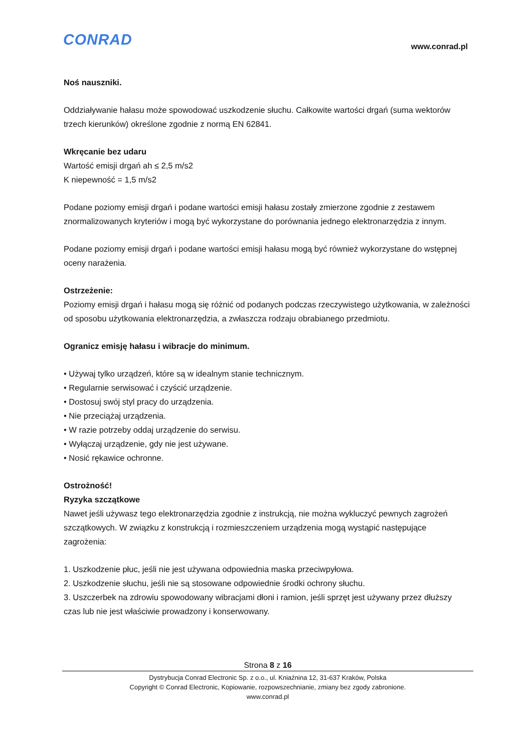CONRAD www.conrad.pl
Noś nauszniki.
Oddziaływanie hałasu może spowodować uszkodzenie słuchu. Całkowite wartości drgań (suma wektorów trzech kierunków) określone zgodnie z normą EN 62841.
Wkręcanie bez udaru
Wartość emisji drgań ah ≤ 2,5 m/s2
K niepewność = 1,5 m/s2
Podane poziomy emisji drgań i podane wartości emisji hałasu zostały zmierzone zgodnie z zestawem znormalizowanych kryteriów i mogą być wykorzystane do porównania jednego elektronarzędzia z innym.
Podane poziomy emisji drgań i podane wartości emisji hałasu mogą być również wykorzystane do wstępnej oceny narażenia.
Ostrzeżenie:
Poziomy emisji drgań i hałasu mogą się różnić od podanych podczas rzeczywistego użytkowania, w zależności od sposobu użytkowania elektronarzędzia, a zwłaszcza rodzaju obrabianego przedmiotu.
Ogranicz emisję hałasu i wibracje do minimum.
• Używaj tylko urządzeń, które są w idealnym stanie technicznym.
• Regularnie serwisować i czyścić urządzenie.
• Dostosuj swój styl pracy do urządzenia.
• Nie przeciążaj urządzenia.
• W razie potrzeby oddaj urządzenie do serwisu.
• Wyłączaj urządzenie, gdy nie jest używane.
• Nosić rękawice ochronne.
Ostrożność!
Ryzyka szczątkowe
Nawet jeśli używasz tego elektronarzędzia zgodnie z instrukcją, nie można wykluczyć pewnych zagrożeń szczątkowych. W związku z konstrukcją i rozmieszczeniem urządzenia mogą wystąpić następujące zagrożenia:
1. Uszkodzenie płuc, jeśli nie jest używana odpowiednia maska przeciwpyłowa.
2. Uszkodzenie słuchu, jeśli nie są stosowane odpowiednie środki ochrony słuchu.
3. Uszczerbek na zdrowiu spowodowany wibracjami dłoni i ramion, jeśli sprzęt jest używany przez dłuższy czas lub nie jest właściwie prowadzony i konserwowany.
Strona 8 z 16
Dystrybucja Conrad Electronic Sp. z o.o., ul. Kniaźnina 12, 31-637 Kraków, Polska
Copyright © Conrad Electronic, Kopiowanie, rozpowszechnianie, zmiany bez zgody zabronione.
www.conrad.pl